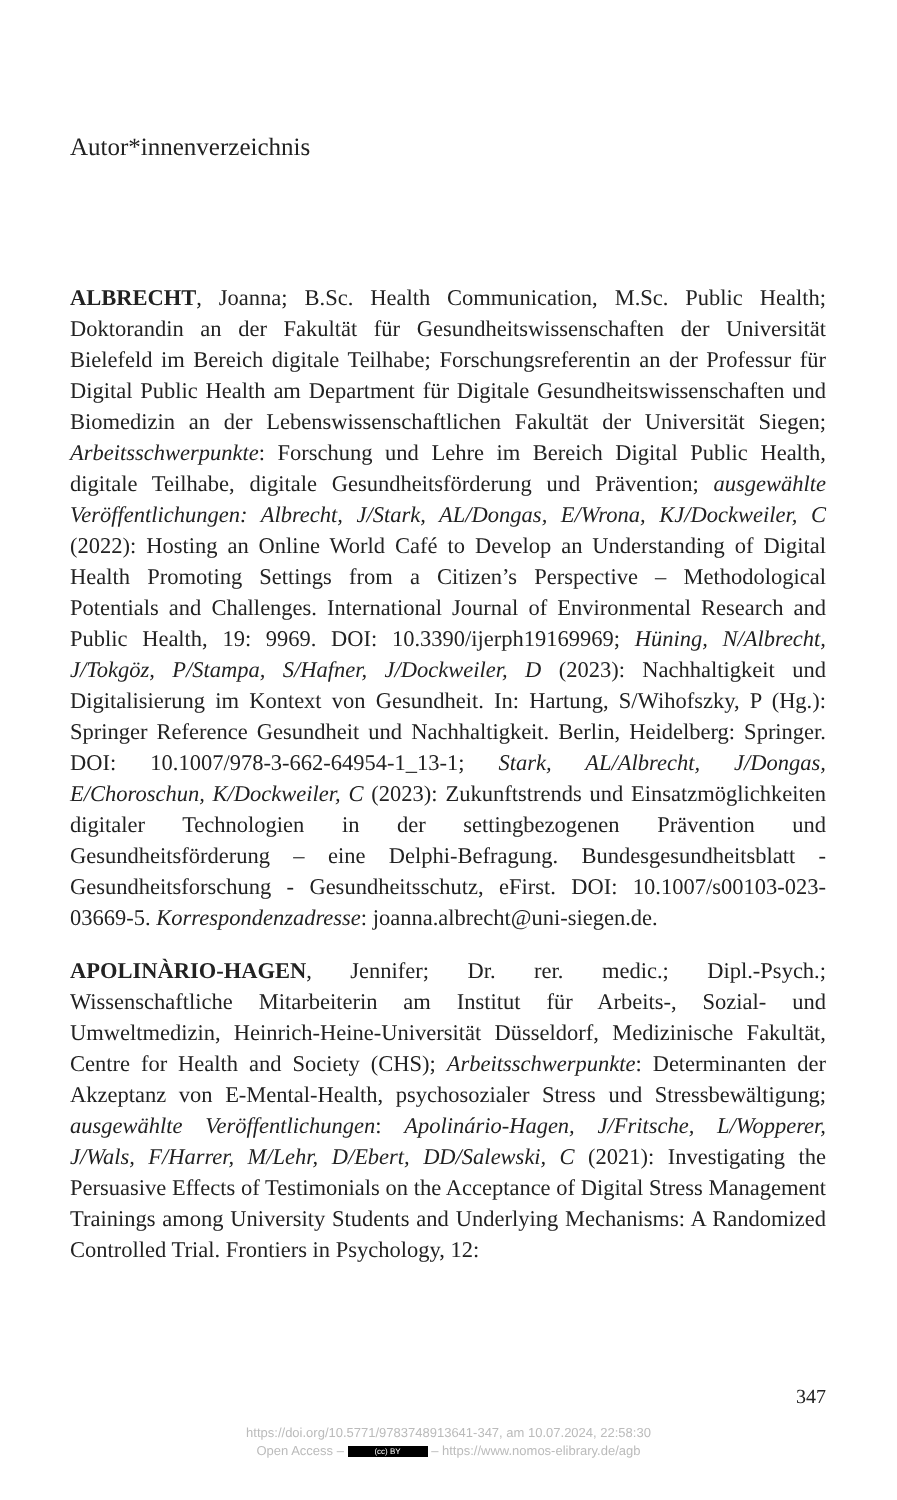Autor*innenverzeichnis
ALBRECHT, Joanna; B.Sc. Health Communication, M.Sc. Public Health; Doktorandin an der Fakultät für Gesundheitswissenschaften der Universität Bielefeld im Bereich digitale Teilhabe; Forschungsreferentin an der Professur für Digital Public Health am Department für Digitale Gesundheitswissenschaften und Biomedizin an der Lebenswissenschaftlichen Fakultät der Universität Siegen; Arbeitsschwerpunkte: Forschung und Lehre im Bereich Digital Public Health, digitale Teilhabe, digitale Gesundheitsförderung und Prävention; ausgewählte Veröffentlichungen: Albrecht, J/Stark, AL/Dongas, E/Wrona, KJ/Dockweiler, C (2022): Hosting an Online World Café to Develop an Understanding of Digital Health Promoting Settings from a Citizen’s Perspective – Methodological Potentials and Challenges. International Journal of Environmental Research and Public Health, 19: 9969. DOI: 10.3390/ijerph19169969; Hüning, N/Albrecht, J/Tokgöz, P/Stampa, S/Hafner, J/Dockweiler, D (2023): Nachhaltigkeit und Digitalisierung im Kontext von Gesundheit. In: Hartung, S/Wihofszky, P (Hg.): Springer Reference Gesundheit und Nachhaltigkeit. Berlin, Heidelberg: Springer. DOI: 10.1007/978-3-662-64954-1_13-1; Stark, AL/Albrecht, J/Dongas, E/Choroschun, K/Dockweiler, C (2023): Zukunftstrends und Einsatzmöglichkeiten digitaler Technologien in der settingbezogenen Prävention und Gesundheitsförderung – eine Delphi-Befragung. Bundesgesundheitsblatt - Gesundheitsforschung - Gesundheitsschutz, eFirst. DOI: 10.1007/s00103-023-03669-5. Korrespondenzadresse: joanna.albrecht@uni-siegen.de.
APOLINÀRIO-HAGEN, Jennifer; Dr. rer. medic.; Dipl.-Psych.; Wissenschaftliche Mitarbeiterin am Institut für Arbeits-, Sozial- und Umweltmedizin, Heinrich-Heine-Universität Düsseldorf, Medizinische Fakultät, Centre for Health and Society (CHS); Arbeitsschwerpunkte: Determinanten der Akzeptanz von E-Mental-Health, psychosozialer Stress und Stressbewältigung; ausgewählte Veröffentlichungen: Apolinário-Hagen, J/Fritsche, L/Wopperer, J/Wals, F/Harrer, M/Lehr, D/Ebert, DD/Salewski, C (2021): Investigating the Persuasive Effects of Testimonials on the Acceptance of Digital Stress Management Trainings among University Students and Underlying Mechanisms: A Randomized Controlled Trial. Frontiers in Psychology, 12:
347
https://doi.org/10.5771/9783748913641-347, am 10.07.2024, 22:58:30
Open Access – (cc) BY – https://www.nomos-elibrary.de/agb